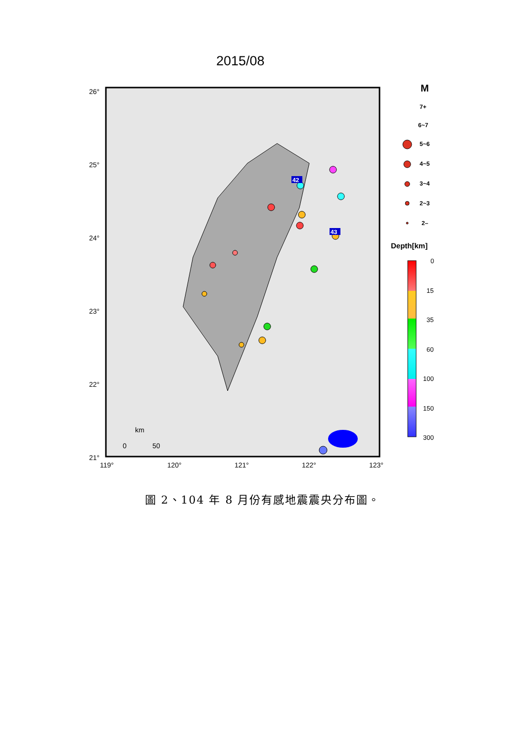2015/08
26°
25°
24°
23°
22°
21°
119°
120°
121°
122°
123°
km
0
50
42
43
M
7+
6~7
5~6
4~5
3~4
2~3
2–
Depth[km]
0
15
35
60
100
150
300
圖 2、104 年 8 月份有感地震震央分布圖。